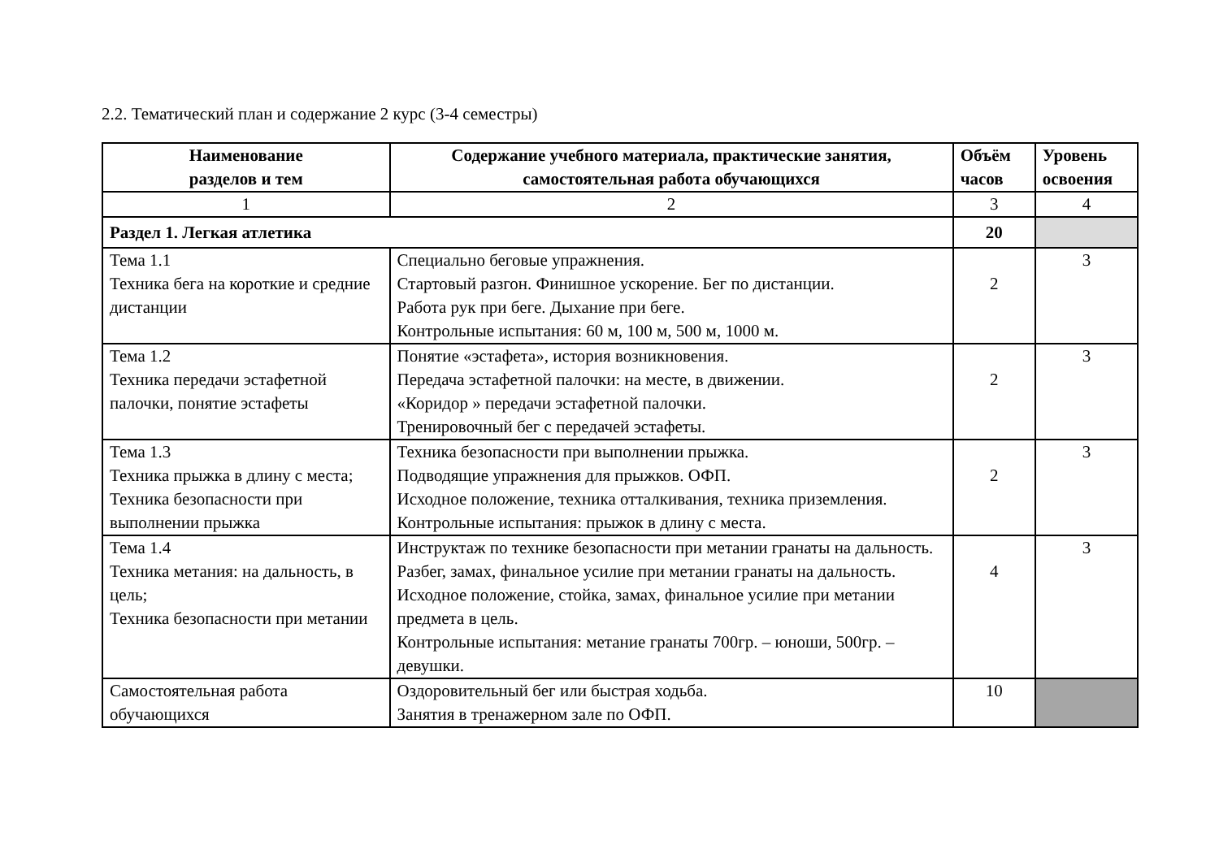2.2. Тематический план и содержание 2 курс (3-4 семестры)
| Наименование разделов и тем | Содержание учебного материала, практические занятия, самостоятельная работа обучающихся | Объём часов | Уровень освоения |
| --- | --- | --- | --- |
| 1 | 2 | 3 | 4 |
| Раздел 1. Легкая атлетика | | 20 | |
| Тема 1.1 Техника бега на короткие и средние дистанции | Специально беговые упражнения. Стартовый разгон. Финишное ускорение. Бег по дистанции. Работа рук при беге. Дыхание при беге. Контрольные испытания: 60 м, 100 м, 500 м, 1000 м. | 2 | 3 |
| Тема 1.2 Техника передачи эстафетной палочки, понятие эстафеты | Понятие «эстафета», история возникновения. Передача эстафетной палочки: на месте, в движении. «Коридор » передачи эстафетной палочки. Тренировочный бег с передачей эстафеты. | 2 | 3 |
| Тема 1.3 Техника прыжка в длину с места; Техника безопасности при выполнении прыжка | Техника безопасности при выполнении прыжка. Подводящие упражнения для прыжков. ОФП. Исходное положение, техника отталкивания, техника приземления. Контрольные испытания: прыжок в длину с места. | 2 | 3 |
| Тема 1.4 Техника метания: на дальность, в цель; Техника безопасности при метании | Инструктаж по технике безопасности при метании гранаты на дальность. Разбег, замах, финальное усилие при метании гранаты на дальность. Исходное положение, стойка, замах, финальное усилие при метании предмета в цель. Контрольные испытания: метание гранаты 700гр. – юноши, 500гр. – девушки. | 4 | 3 |
| Самостоятельная работа обучающихся | Оздоровительный бег или быстрая ходьба. Занятия в тренажерном зале по ОФП. | 10 | |